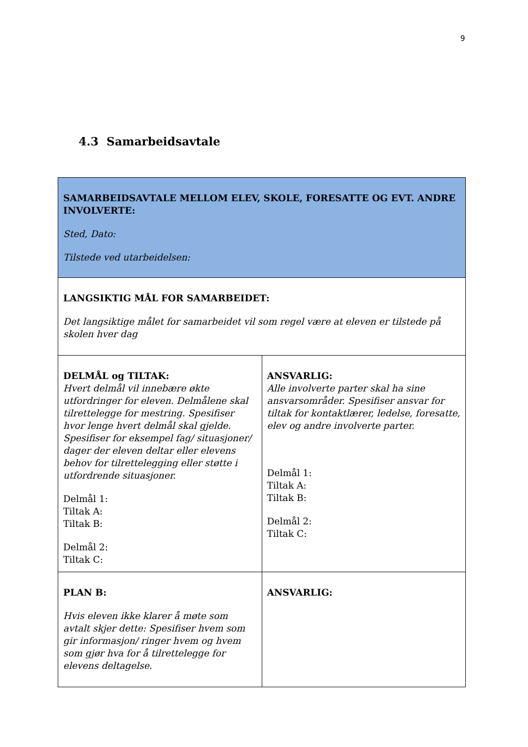9
4.3 Samarbeidsavtale
| SAMARBEIDSAVTALE MELLOM ELEV, SKOLE, FORESATTE OG EVT. ANDRE INVOLVERTE: Sted, Dato: Tilstede ved utarbeidelsen: | |
| LANGSIKTIG MÅL FOR SAMARBEIDET: Det langsiktige målet for samarbeidet vil som regel være at eleven er tilstede på skolen hver dag | |
| DELMÅL og TILTAK: Hvert delmål vil innebære økte utfordringer for eleven. Delmålene skal tilrettelegge for mestring. Spesifiser hvor lenge hvert delmål skal gjelde. Spesifiser for eksempel fag/ situasjoner/ dager der eleven deltar eller elevens behov for tilrettelegging eller støtte i utfordrende situasjoner. Delmål 1: Tiltak A: Tiltak B: Delmål 2: Tiltak C: | ANSVARLIG: Alle involverte parter skal ha sine ansvarsområder. Spesifiser ansvar for tiltak for kontaktlærer, ledelse, foresatte, elev og andre involverte parter. Delmål 1: Tiltak A: Tiltak B: Delmål 2: Tiltak C: |
| PLAN B: Hvis eleven ikke klarer å møte som avtalt skjer dette: Spesifiser hvem som gir informasjon/ ringer hvem og hvem som gjør hva for å tilrettelegge for elevens deltagelse. | ANSVARLIG: |